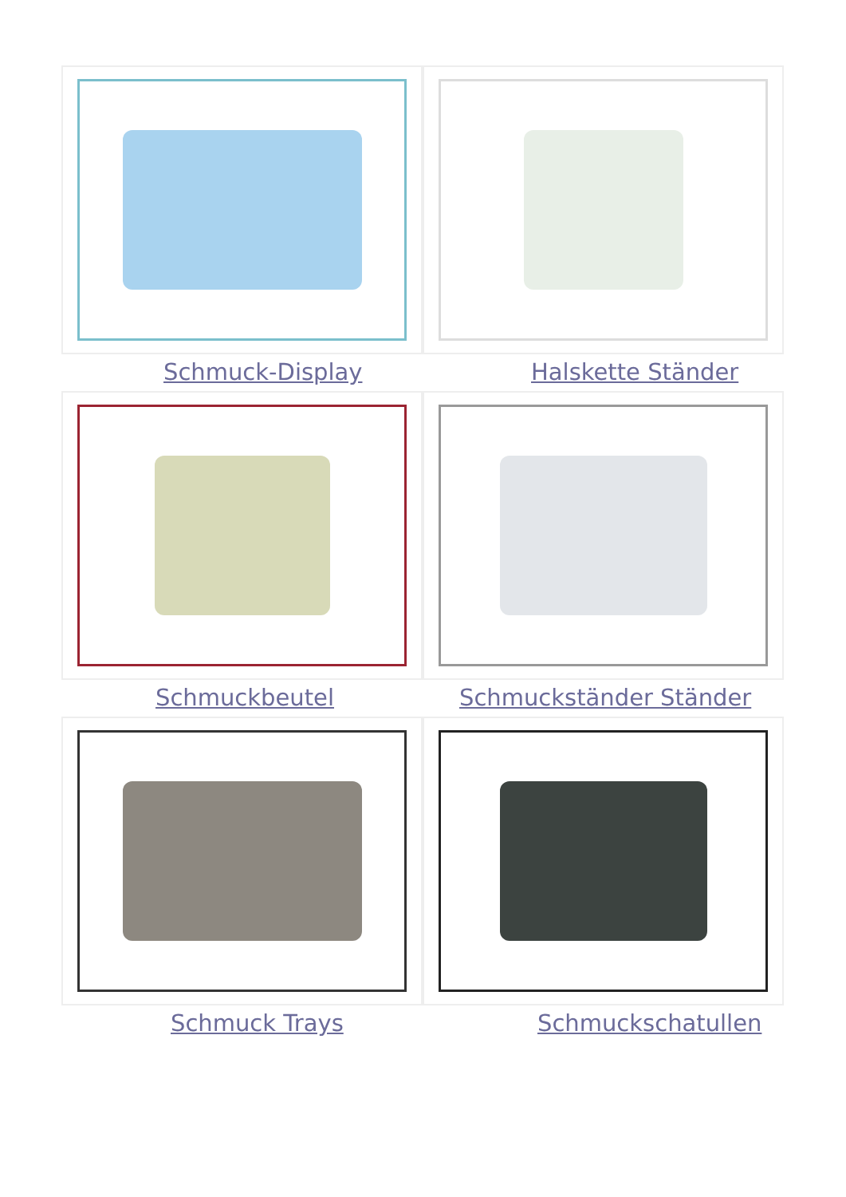Schmuck-Display Halskette Ständer
Schmuckbeutel Schmuckständer Ständer
Schmuck Trays Schmuckschatullen